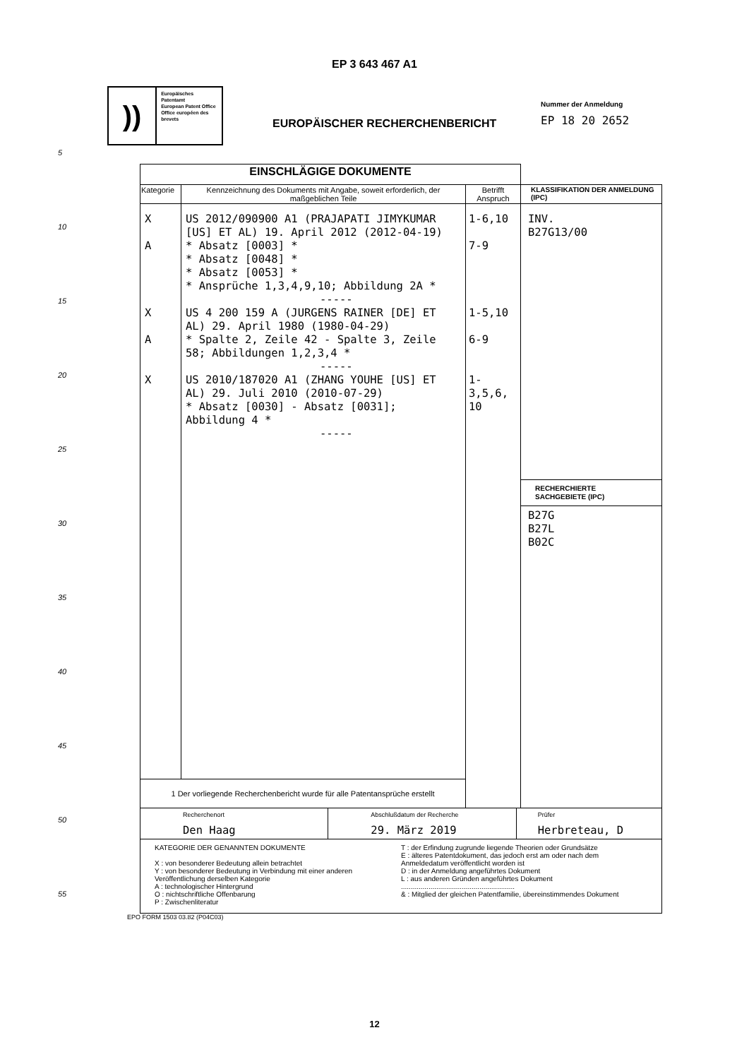EP 3 643 467 A1
))
Europäisches Patentamt
European Patent Office
Office européen des brevets
EUROPÄISCHER RECHERCHENBERICHT
Nummer der Anmeldung
EP 18 20 2652
5
10
15
20
25
30
35
40
45
50
55
| EINSCHLÄGIGE DOKUMENTE | | | |
| Kategorie | Kennzeichnung des Dokuments mit Angabe, soweit erforderlich, der maßgeblichen Teile | Betrifft Anspruch | KLASSIFIKATION DER ANMELDUNG (IPC) |
| X A X A X | US 2012/090900 A1 (PRAJAPATI JIMYKUMAR [US] ET AL) 19. April 2012 (2012-04-19) * Absatz [0003] * * Absatz [0048] * * Absatz [0053] * * Ansprüche 1,3,4,9,10; Abbildung 2A * ----- US 4 200 159 A (JURGENS RAINER [DE] ET AL) 29. April 1980 (1980-04-29) * Spalte 2, Zeile 42 - Spalte 3, Zeile 58; Abbildungen 1,2,3,4 * ----- US 2010/187020 A1 (ZHANG YOUHE [US] ET AL) 29. Juli 2010 (2010-07-29) * Absatz [0030] - Absatz [0031]; Abbildung 4 * ----- | 1-6,10 7-9 1-5,10 6-9 1-3,5,6, 10 | INV. B27G13/00 RECHERCHIERTE SACHGEBIETE (IPC) B27G B27L B02C |
| 1 Der vorliegende Recherchenbericht wurde für alle Patentansprüche erstellt | | | |
| Recherchenort Den Haag Abschlußdatum der Recherche 29. März 2019 Prüfer Herbreteau, D | | | |
| KATEGORIE DER GENANNTEN DOKUMENTE X : von besonderer Bedeutung allein betrachtet Y : von besonderer Bedeutung in Verbindung mit einer anderen Veröffentlichung derselben Kategorie A : technologischer Hintergrund O : nichtschriftliche Offenbarung P : Zwischenliteratur T : der Erfindung zugrunde liegende Theorien oder Grundsätze E : älteres Patentdokument, das jedoch erst am oder nach dem Anmeldedatum veröffentlicht worden ist D : in der Anmeldung angeführtes Dokument L : aus anderen Gründen angeführtes Dokument .......................................................... & : Mitglied der gleichen Patentfamilie, übereinstimmendes Dokument | | | |
EPO FORM 1503 03.82 (P04C03)
12